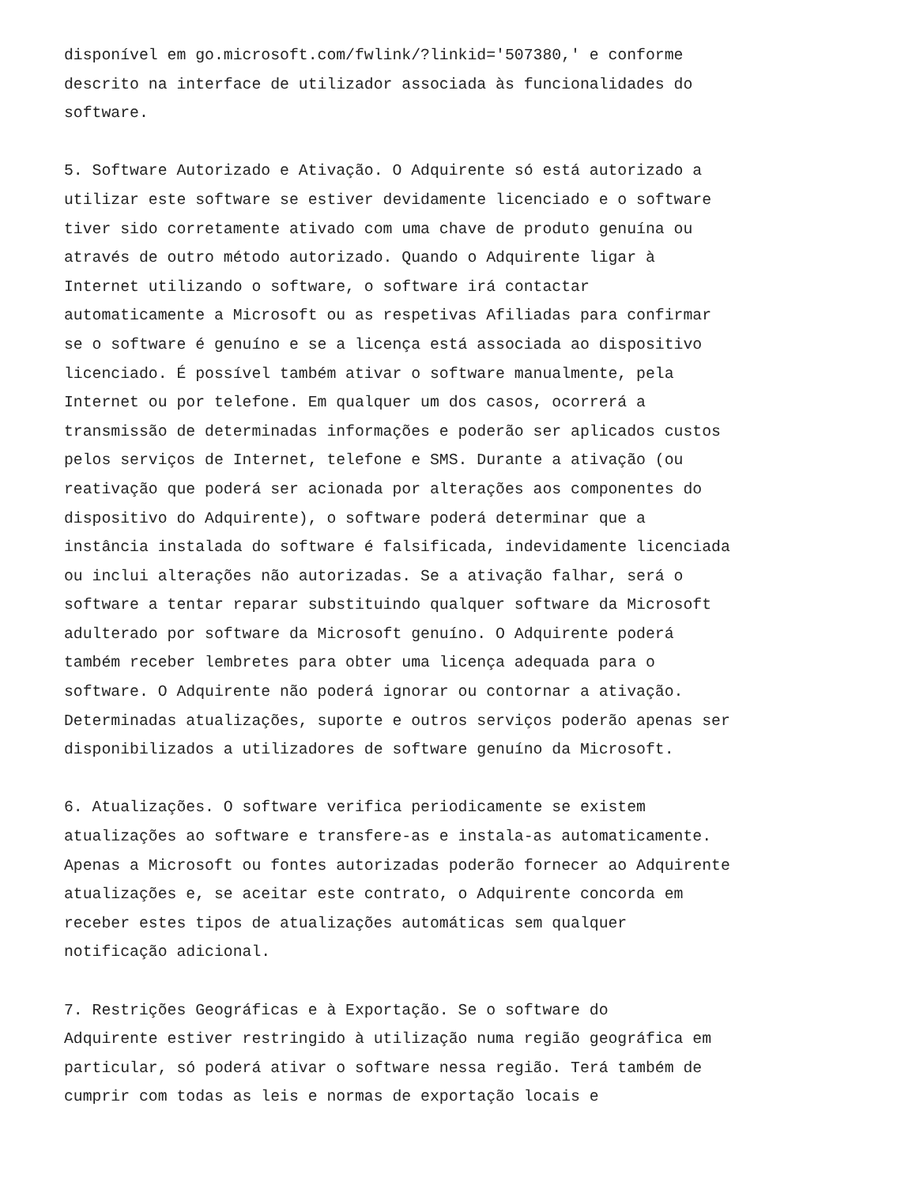disponível em go.microsoft.com/fwlink/?linkid='507380,' e conforme descrito na interface de utilizador associada às funcionalidades do software.
5. Software Autorizado e Ativação. O Adquirente só está autorizado a utilizar este software se estiver devidamente licenciado e o software tiver sido corretamente ativado com uma chave de produto genuína ou através de outro método autorizado. Quando o Adquirente ligar à Internet utilizando o software, o software irá contactar automaticamente a Microsoft ou as respetivas Afiliadas para confirmar se o software é genuíno e se a licença está associada ao dispositivo licenciado. É possível também ativar o software manualmente, pela Internet ou por telefone. Em qualquer um dos casos, ocorrerá a transmissão de determinadas informações e poderão ser aplicados custos pelos serviços de Internet, telefone e SMS. Durante a ativação (ou reativação que poderá ser acionada por alterações aos componentes do dispositivo do Adquirente), o software poderá determinar que a instância instalada do software é falsificada, indevidamente licenciada ou inclui alterações não autorizadas. Se a ativação falhar, será o software a tentar reparar substituindo qualquer software da Microsoft adulterado por software da Microsoft genuíno. O Adquirente poderá também receber lembretes para obter uma licença adequada para o software. O Adquirente não poderá ignorar ou contornar a ativação. Determinadas atualizações, suporte e outros serviços poderão apenas ser disponibilizados a utilizadores de software genuíno da Microsoft.
6. Atualizações. O software verifica periodicamente se existem atualizações ao software e transfere-as e instala-as automaticamente. Apenas a Microsoft ou fontes autorizadas poderão fornecer ao Adquirente atualizações e, se aceitar este contrato, o Adquirente concorda em receber estes tipos de atualizações automáticas sem qualquer notificação adicional.
7. Restrições Geográficas e à Exportação. Se o software do Adquirente estiver restringido à utilização numa região geográfica em particular, só poderá ativar o software nessa região. Terá também de cumprir com todas as leis e normas de exportação locais e